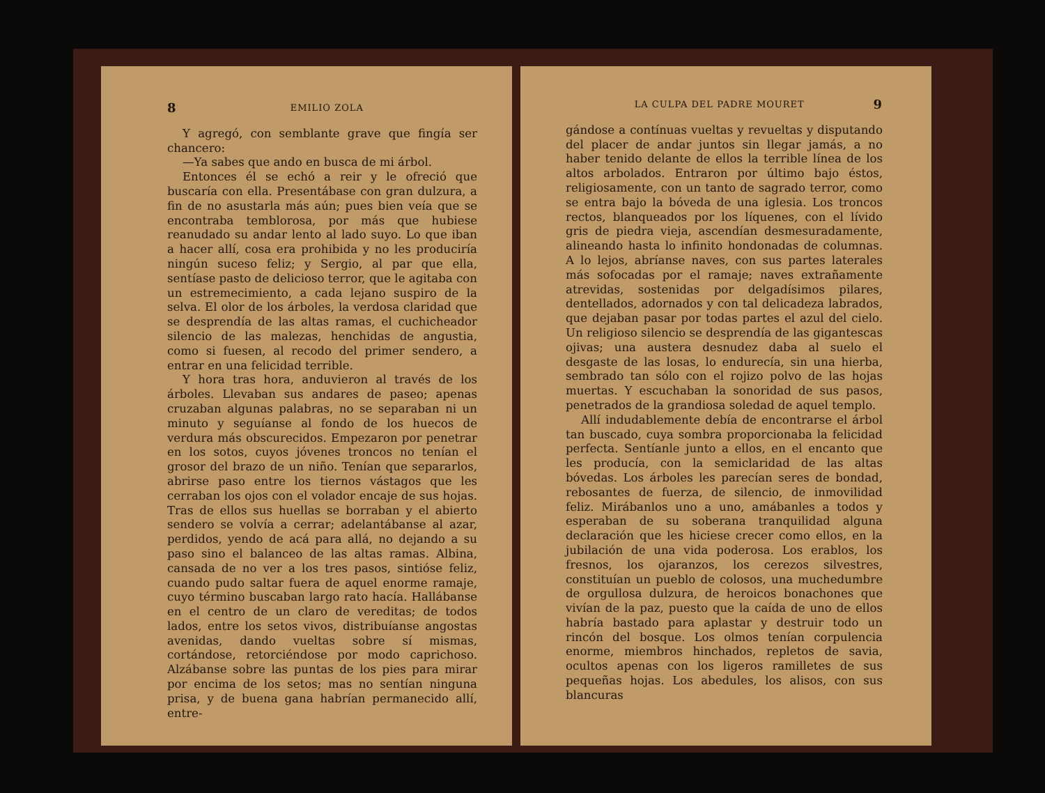8 EMILIO ZOLA
Y agregó, con semblante grave que fingía ser chancero:
—Ya sabes que ando en busca de mi árbol.
Entonces él se echó a reir y le ofreció que buscaría con ella. Presentábase con gran dulzura, a fin de no asustarla más aún; pues bien veía que se encontraba temblorosa, por más que hubiese reanudado su andar lento al lado suyo. Lo que iban a hacer allí, cosa era prohibida y no les produciría ningún suceso feliz; y Sergio, al par que ella, sentíase pasto de delicioso terror, que le agitaba con un estremecimiento, a cada lejano suspiro de la selva. El olor de los árboles, la verdosa claridad que se desprendía de las altas ramas, el cuchicheador silencio de las malezas, henchidas de angustia, como si fuesen, al recodo del primer sendero, a entrar en una felicidad terrible.
Y hora tras hora, anduvieron al través de los árboles. Llevaban sus andares de paseo; apenas cruzaban algunas palabras, no se separaban ni un minuto y seguíanse al fondo de los huecos de verdura más obscurecidos. Empezaron por penetrar en los sotos, cuyos jóvenes troncos no tenían el grosor del brazo de un niño. Tenían que separarlos, abrirse paso entre los tiernos vástagos que les cerraban los ojos con el volador encaje de sus hojas. Tras de ellos sus huellas se borraban y el abierto sendero se volvía a cerrar; adelantábanse al azar, perdidos, yendo de acá para allá, no dejando a su paso sino el balanceo de las altas ramas. Albina, cansada de no ver a los tres pasos, sintióse feliz, cuando pudo saltar fuera de aquel enorme ramaje, cuyo término buscaban largo rato hacía. Hallábanse en el centro de un claro de vereditas; de todos lados, entre los setos vivos, distribuíanse angostas avenidas, dando vueltas sobre sí mismas, cortándose, retorciéndose por modo caprichoso. Alzábanse sobre las puntas de los pies para mirar por encima de los setos; mas no sentían ninguna prisa, y de buena gana habrían permanecido allí, entre-
LA CULPA DEL PADRE MOURET 9
gándose a contínuas vueltas y revueltas y disputando del placer de andar juntos sin llegar jamás, a no haber tenido delante de ellos la terrible línea de los altos arbolados. Entraron por último bajo éstos, religiosamente, con un tanto de sagrado terror, como se entra bajo la bóveda de una iglesia. Los troncos rectos, blanqueados por los líquenes, con el lívido gris de piedra vieja, ascendían desmesuradamente, alineando hasta lo infinito hondonadas de columnas. A lo lejos, abríanse naves, con sus partes laterales más sofocadas por el ramaje; naves extrañamente atrevidas, sostenidas por delgadísimos pilares, dentellados, adornados y con tal delicadeza labrados, que dejaban pasar por todas partes el azul del cielo. Un religioso silencio se desprendía de las gigantescas ojivas; una austera desnudez daba al suelo el desgaste de las losas, lo endurecía, sin una hierba, sembrado tan sólo con el rojizo polvo de las hojas muertas. Y escuchaban la sonoridad de sus pasos, penetrados de la grandiosa soledad de aquel templo.
Allí indudablemente debía de encontrarse el árbol tan buscado, cuya sombra proporcionaba la felicidad perfecta. Sentíanle junto a ellos, en el encanto que les producía, con la semiclaridad de las altas bóvedas. Los árboles les parecían seres de bondad, rebosantes de fuerza, de silencio, de inmovilidad feliz. Mirábanlos uno a uno, amábanles a todos y esperaban de su soberana tranquilidad alguna declaración que les hiciese crecer como ellos, en la jubilación de una vida poderosa. Los erablos, los fresnos, los ojaranzos, los cerezos silvestres, constituían un pueblo de colosos, una muchedumbre de orgullosa dulzura, de heroicos bonachones que vivían de la paz, puesto que la caída de uno de ellos habría bastado para aplastar y destruir todo un rincón del bosque. Los olmos tenían corpulencia enorme, miembros hinchados, repletos de savia, ocultos apenas con los ligeros ramilletes de sus pequeñas hojas. Los abedules, los alisos, con sus blancuras